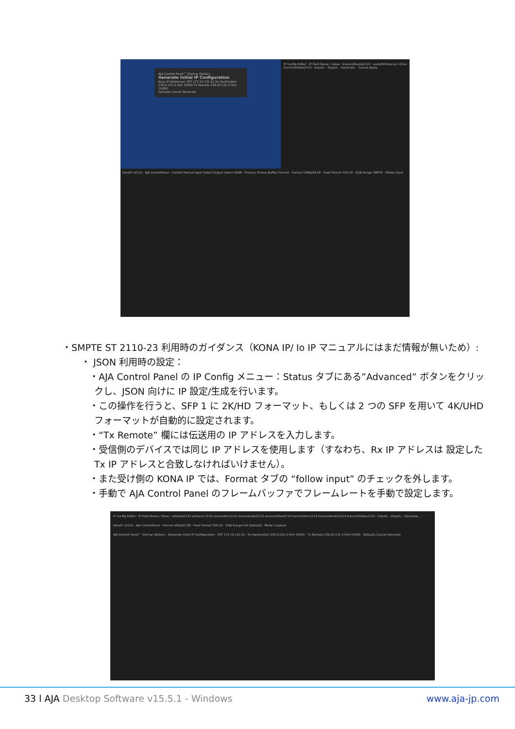AJA Control Panel™ Startup Options
Generate Initial IP Configuration
Base IP Addresses: SFP 172.16.131.51 Rx Destination 239.0.131.4 Port 10000 Tx Remote 239.20.131.5 Port 10000
Defaults Cancel Generate
KonaIP s2110 - AJA ControlPanel · Control Format Input Select Output Select HDMI · Primary (Frame Buffer) Format · Format 1080p59.94 · Pixel Format YUV-10 · RGB Range SMPTE · Follow Input
IP Config Editor · IP Field Name / Value · transmitAudio2110 · audioPktInterval 125us · transmitVideo2110 · Import... Export... Generate... Cancel Apply
・SMPTE ST 2110-23 利用時のガイダンス（KONA IP/ Io IP マニュアルにはまだ情報が無いため）:
・ JSON 利用時の設定：
・AJA Control Panel の IP Config メニュー：Status タブにある”Advanced” ボタンをクリックし、JSON 向けに IP 設定/生成を行います。
・この操作を行うと、SFP 1 に 2K/HD フォーマット、もしくは 2 つの SFP を用いて 4K/UHD フォーマットが自動的に設定されます。
・“Tx Remote” 欄には伝送用の IP アドレスを入力します。
・受信側のデバイスでは同じ IP アドレスを使用します（すなわち、Rx IP アドレスは 設定した Tx IP アドレスと合致しなければいけません）。
・また受け側の KONA IP では、Format タブの “follow input” のチェックを外します。
・手動で AJA Control Panel のフレームバッファでフレームレートを手動で設定します。
IP Config Editor · IP Field Name / Value · network2110 protocol 2110 receiveAnc2110 receiveAudio2110 receiveVideo2110 transmitAnc2110 transmitAudio2110 transmitVideo2110 · Import... Export... Generate...
KonaIP s2110 - AJA ControlPanel · Format UHDp23.98 · Pixel Format YUV-10 · RGB Range Full (Default) · Mode: Capture
AJA Control Panel™ Startup Options · Generate Initial IP Configuration · SFP 172.16.131.51 · Rx Destination 239.0.131.4 Port 10000 · Tx Remote 239.20.131.5 Port 10000 · Defaults Cancel Generate
33 l AJA Desktop Software v15.5.1 - Windows www.aja-jp.com